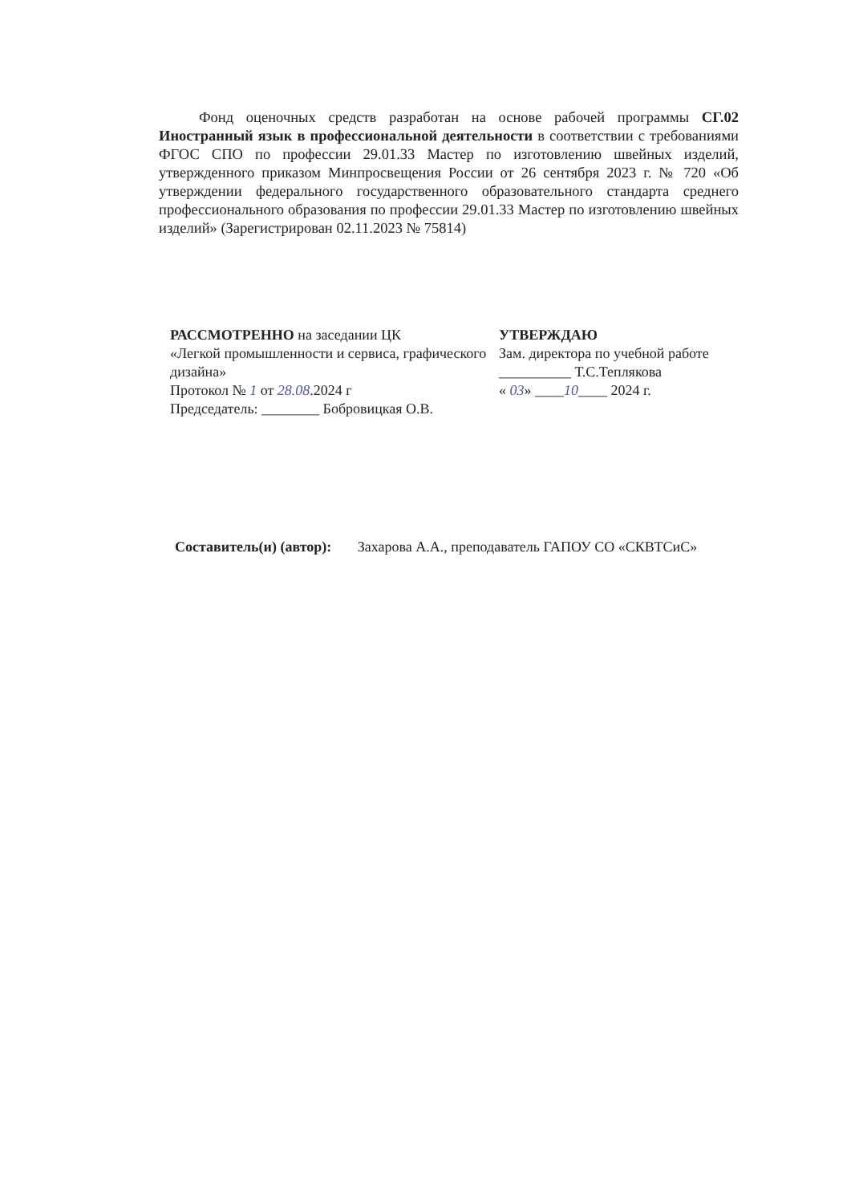Фонд оценочных средств разработан на основе рабочей программы СГ.02 Иностранный язык в профессиональной деятельности в соответствии с требованиями ФГОС СПО по профессии 29.01.33 Мастер по изготовлению швейных изделий, утвержденного приказом Минпросвещения России от 26 сентября 2023 г. № 720 «Об утверждении федерального государственного образовательного стандарта среднего профессионального образования по профессии 29.01.33 Мастер по изготовлению швейных изделий» (Зарегистрирован 02.11.2023 № 75814)
РАССМОТРЕННО на заседании ЦК
«Легкой промышленности и сервиса, графического дизайна»
Протокол № 1 от 28.08.2024 г
Председатель: ________ Бобровицкая О.В.
УТВЕРЖДАЮ
Зам. директора по учебной работе
__________ Т.С.Теплякова
« 03» ____10____ 2024 г.
Составитель(и) (автор): Захарова А.А., преподаватель ГАПОУ СО «СКВТСиС»